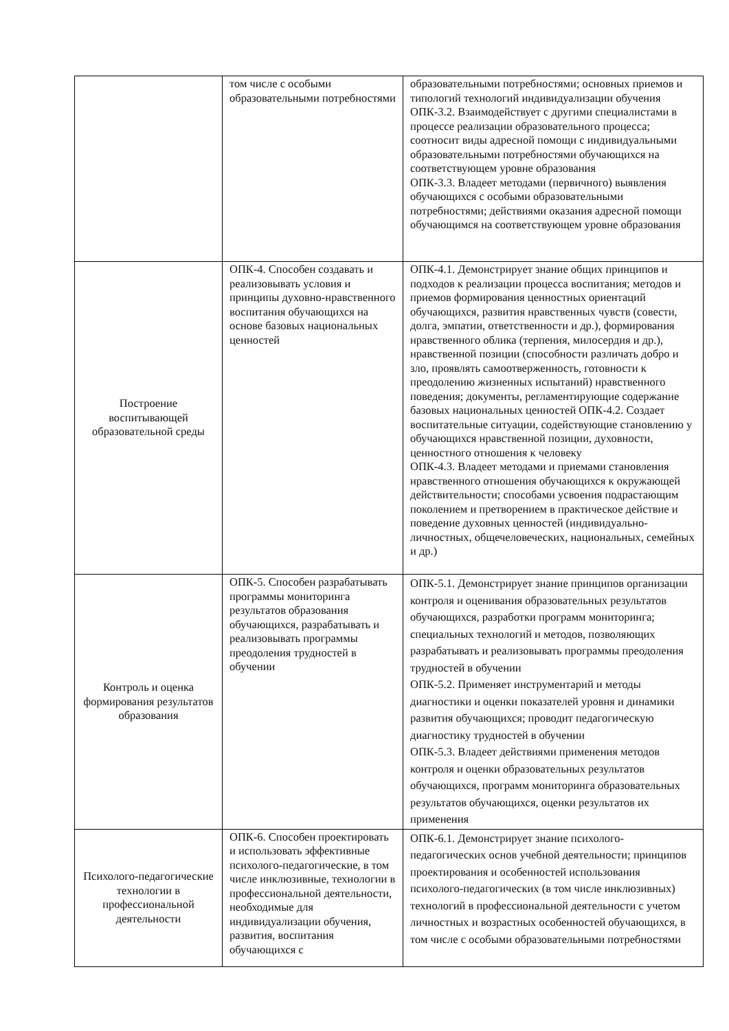| | том числе с особыми образовательными потребностями | образовательными потребностями; основных приемов и типологий технологий индивидуализации обучения ОПК-3.2. Взаимодействует с другими специалистами в процессе реализации образовательного процесса; соотносит виды адресной помощи с индивидуальными образовательными потребностями обучающихся на соответствующем уровне образования ОПК-3.3. Владеет методами (первичного) выявления обучающихся с особыми образовательными потребностями; действиями оказания адресной помощи обучающимся на соответствующем уровне образования |
| Построение воспитывающей образовательной среды | ОПК-4. Способен создавать и реализовывать условия и принципы духовно-нравственного воспитания обучающихся на основе базовых национальных ценностей | ОПК-4.1. Демонстрирует знание общих принципов и подходов к реализации процесса воспитания; методов и приемов формирования ценностных ориентаций обучающихся, развития нравственных чувств (совести, долга, эмпатии, ответственности и др.), формирования нравственного облика (терпения, милосердия и др.), нравственной позиции (способности различать добро и зло, проявлять самоотверженность, готовности к преодолению жизненных испытаний) нравственного поведения; документы, регламентирующие содержание базовых национальных ценностей ОПК-4.2. Создает воспитательные ситуации, содействующие становлению у обучающихся нравственной позиции, духовности, ценностного отношения к человеку ОПК-4.3. Владеет методами и приемами становления нравственного отношения обучающихся к окружающей действительности; способами усвоения подрастающим поколением и претворением в практическое действие и поведение духовных ценностей (индивидуально-личностных, общечеловеческих, национальных, семейных и др.) |
| Контроль и оценка формирования результатов образования | ОПК-5. Способен разрабатывать программы мониторинга результатов образования обучающихся, разрабатывать и реализовывать программы преодоления трудностей в обучении | ОПК-5.1. Демонстрирует знание принципов организации контроля и оценивания образовательных результатов обучающихся, разработки программ мониторинга; специальных технологий и методов, позволяющих разрабатывать и реализовывать программы преодоления трудностей в обучении ОПК-5.2. Применяет инструментарий и методы диагностики и оценки показателей уровня и динамики развития обучающихся; проводит педагогическую диагностику трудностей в обучении ОПК-5.3. Владеет действиями применения методов контроля и оценки образовательных результатов обучающихся, программ мониторинга образовательных результатов обучающихся, оценки результатов их применения |
| Психолого-педагогические технологии в профессиональной деятельности | ОПК-6. Способен проектировать и использовать эффективные психолого-педагогические, в том числе инклюзивные, технологии в профессиональной деятельности, необходимые для индивидуализации обучения, развития, воспитания обучающихся с | ОПК-6.1. Демонстрирует знание психолого-педагогических основ учебной деятельности; принципов проектирования и особенностей использования психолого-педагогических (в том числе инклюзивных) технологий в профессиональной деятельности с учетом личностных и возрастных особенностей обучающихся, в том числе с особыми образовательными потребностями |